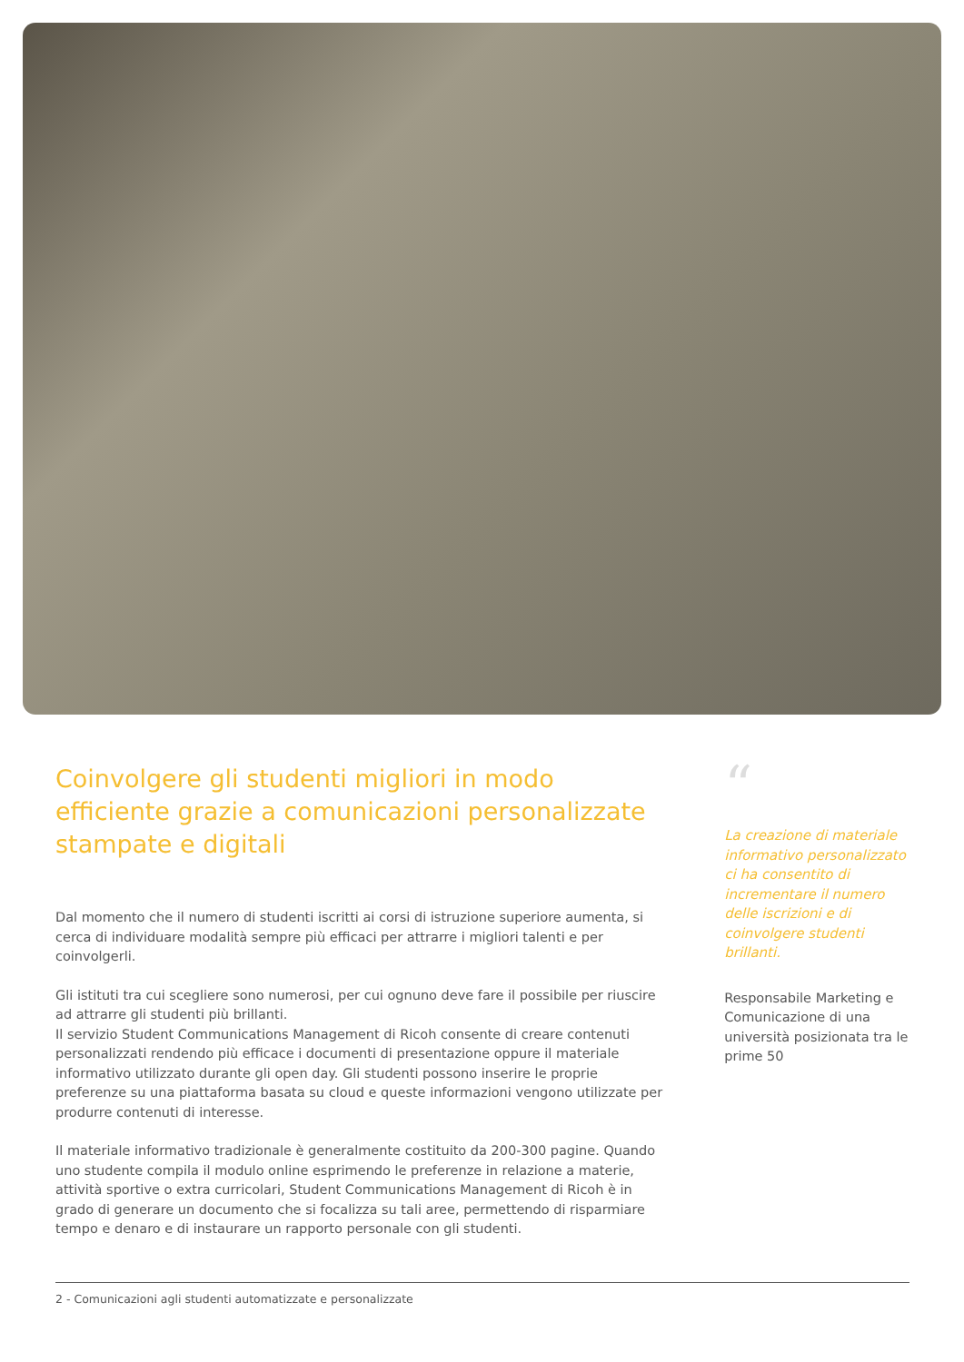Coinvolgere gli studenti migliori in modo efficiente grazie a comunicazioni personalizzate stampate e digitali
Dal momento che il numero di studenti iscritti ai corsi di istruzione superiore aumenta, si cerca di individuare modalità sempre più efficaci per attrarre i migliori talenti e per coinvolgerli.
Gli istituti tra cui scegliere sono numerosi, per cui ognuno deve fare il possibile per riuscire ad attrarre gli studenti più brillanti.
Il servizio Student Communications Management di Ricoh consente di creare contenuti personalizzati rendendo più efficace i documenti di presentazione oppure il materiale informativo utilizzato durante gli open day. Gli studenti possono inserire le proprie preferenze su una piattaforma basata su cloud e queste informazioni vengono utilizzate per produrre contenuti di interesse.
Il materiale informativo tradizionale è generalmente costituito da 200-300 pagine. Quando uno studente compila il modulo online esprimendo le preferenze in relazione a materie, attività sportive o extra curricolari, Student Communications Management di Ricoh è in grado di generare un documento che si focalizza su tali aree, permettendo di risparmiare tempo e denaro e di instaurare un rapporto personale con gli studenti.
“
La creazione di materiale informativo personalizzato ci ha consentito di incrementare il numero delle iscrizioni e di coinvolgere studenti brillanti.
Responsabile Marketing e Comunicazione di una università posizionata tra le prime 50
2 - Comunicazioni agli studenti automatizzate e personalizzate